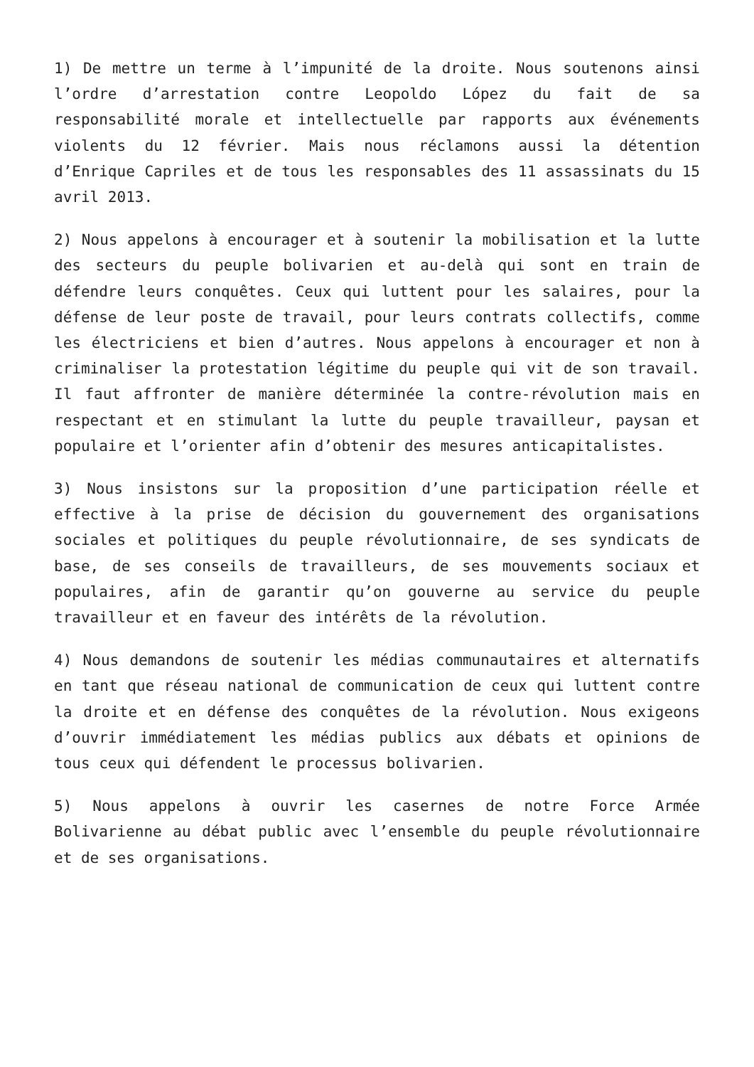1) De mettre un terme à l’impunité de la droite. Nous soutenons ainsi l’ordre d’arrestation contre Leopoldo López du fait de sa responsabilité morale et intellectuelle par rapports aux événements violents du 12 février. Mais nous réclamons aussi la détention d’Enrique Capriles et de tous les responsables des 11 assassinats du 15 avril 2013.
2) Nous appelons à encourager et à soutenir la mobilisation et la lutte des secteurs du peuple bolivarien et au-delà qui sont en train de défendre leurs conquêtes. Ceux qui luttent pour les salaires, pour la défense de leur poste de travail, pour leurs contrats collectifs, comme les électriciens et bien d’autres. Nous appelons à encourager et non à criminaliser la protestation légitime du peuple qui vit de son travail. Il faut affronter de manière déterminée la contre-révolution mais en respectant et en stimulant la lutte du peuple travailleur, paysan et populaire et l’orienter afin d’obtenir des mesures anticapitalistes.
3) Nous insistons sur la proposition d’une participation réelle et effective à la prise de décision du gouvernement des organisations sociales et politiques du peuple révolutionnaire, de ses syndicats de base, de ses conseils de travailleurs, de ses mouvements sociaux et populaires, afin de garantir qu’on gouverne au service du peuple travailleur et en faveur des intérêts de la révolution.
4) Nous demandons de soutenir les médias communautaires et alternatifs en tant que réseau national de communication de ceux qui luttent contre la droite et en défense des conquêtes de la révolution. Nous exigeons d’ouvrir immédiatement les médias publics aux débats et opinions de tous ceux qui défendent le processus bolivarien.
5) Nous appelons à ouvrir les casernes de notre Force Armée Bolivarienne au débat public avec l’ensemble du peuple révolutionnaire et de ses organisations.